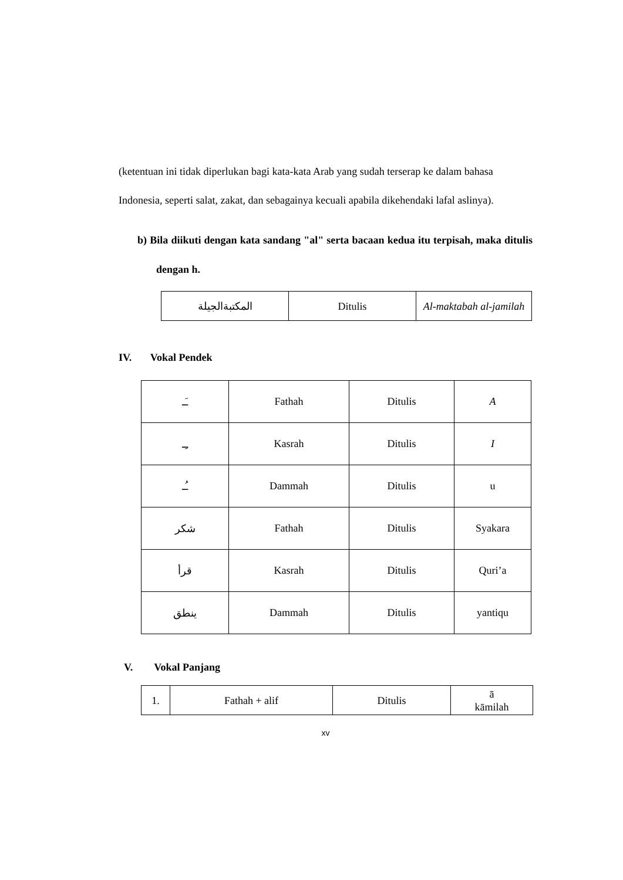(ketentuan ini tidak diperlukan bagi kata-kata Arab yang sudah terserap ke dalam bahasa Indonesia, seperti salat, zakat, dan sebagainya kecuali apabila dikehendaki lafal aslinya).
b) Bila diikuti dengan kata sandang "al" serta bacaan kedua itu terpisah, maka ditulis dengan h.
| المكتبةالجيلة | Ditulis | Al-maktabah al-jamilah |
IV. Vokal Pendek
| ـَـ | Fathah | Ditulis | A |
| ـِـ | Kasrah | Ditulis | I |
| ـُـ | Dammah | Ditulis | u |
| شكر | Fathah | Ditulis | Syakara |
| قرأ | Kasrah | Ditulis | Quri’a |
| ينطق | Dammah | Ditulis | yantiqu |
V. Vokal Panjang
| 1. | Fathah + alif | Ditulis | ā kāmilah |
xv